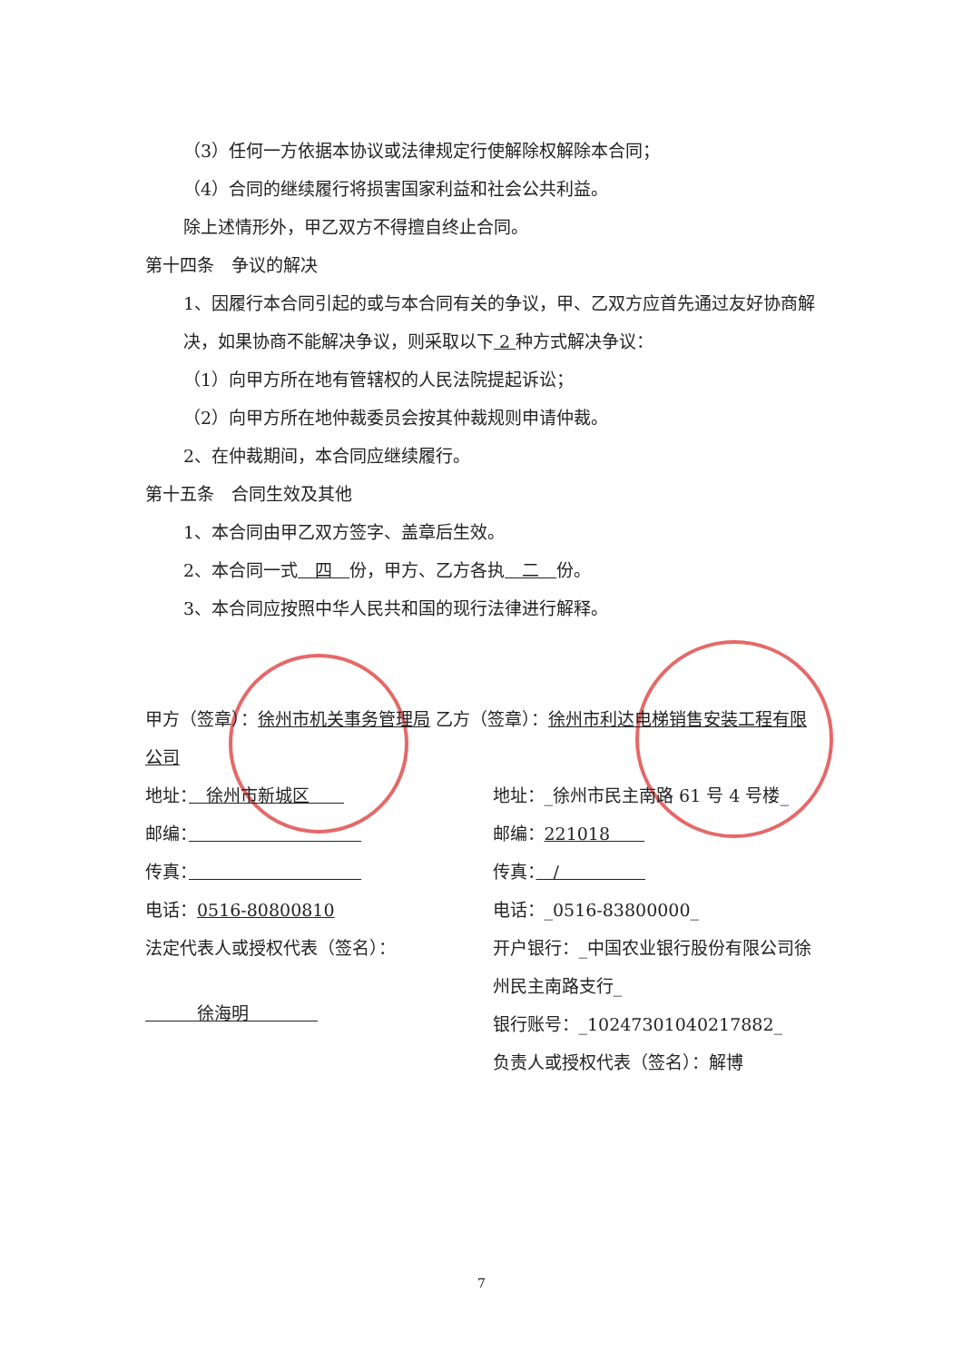（3）任何一方依据本协议或法律规定行使解除权解除本合同；
（4）合同的继续履行将损害国家利益和社会公共利益。
除上述情形外，甲乙双方不得擅自终止合同。
第十四条　争议的解决
1、因履行本合同引起的或与本合同有关的争议，甲、乙双方应首先通过友好协商解决，如果协商不能解决争议，则采取以下 2 种方式解决争议：
（1）向甲方所在地有管辖权的人民法院提起诉讼；
（2）向甲方所在地仲裁委员会按其仲裁规则申请仲裁。
2、在仲裁期间，本合同应继续履行。
第十五条　合同生效及其他
1、本合同由甲乙双方签字、盖章后生效。
2、本合同一式　四　份，甲方、乙方各执　二　份。
3、本合同应按照中华人民共和国的现行法律进行解释。
甲方（签章）：徐州市机关事务管理局 乙方（签章）：徐州市利达电梯销售安装工程有限公司
地址：　徐州市新城区　　
邮编：　　　　　　　　　　
传真：　　　　　　　　　　
电话：0516-80800810
法定代表人或授权代表（签名）：
　　　徐海明　　　　
地址：_徐州市民主南路 61 号 4 号楼_
邮编：221018　　
传真：　/　　　　　
电话：_0516-83800000_
开户银行：_中国农业银行股份有限公司徐州民主南路支行_
银行账号：_10247301040217882_
负责人或授权代表（签名）：解博
7